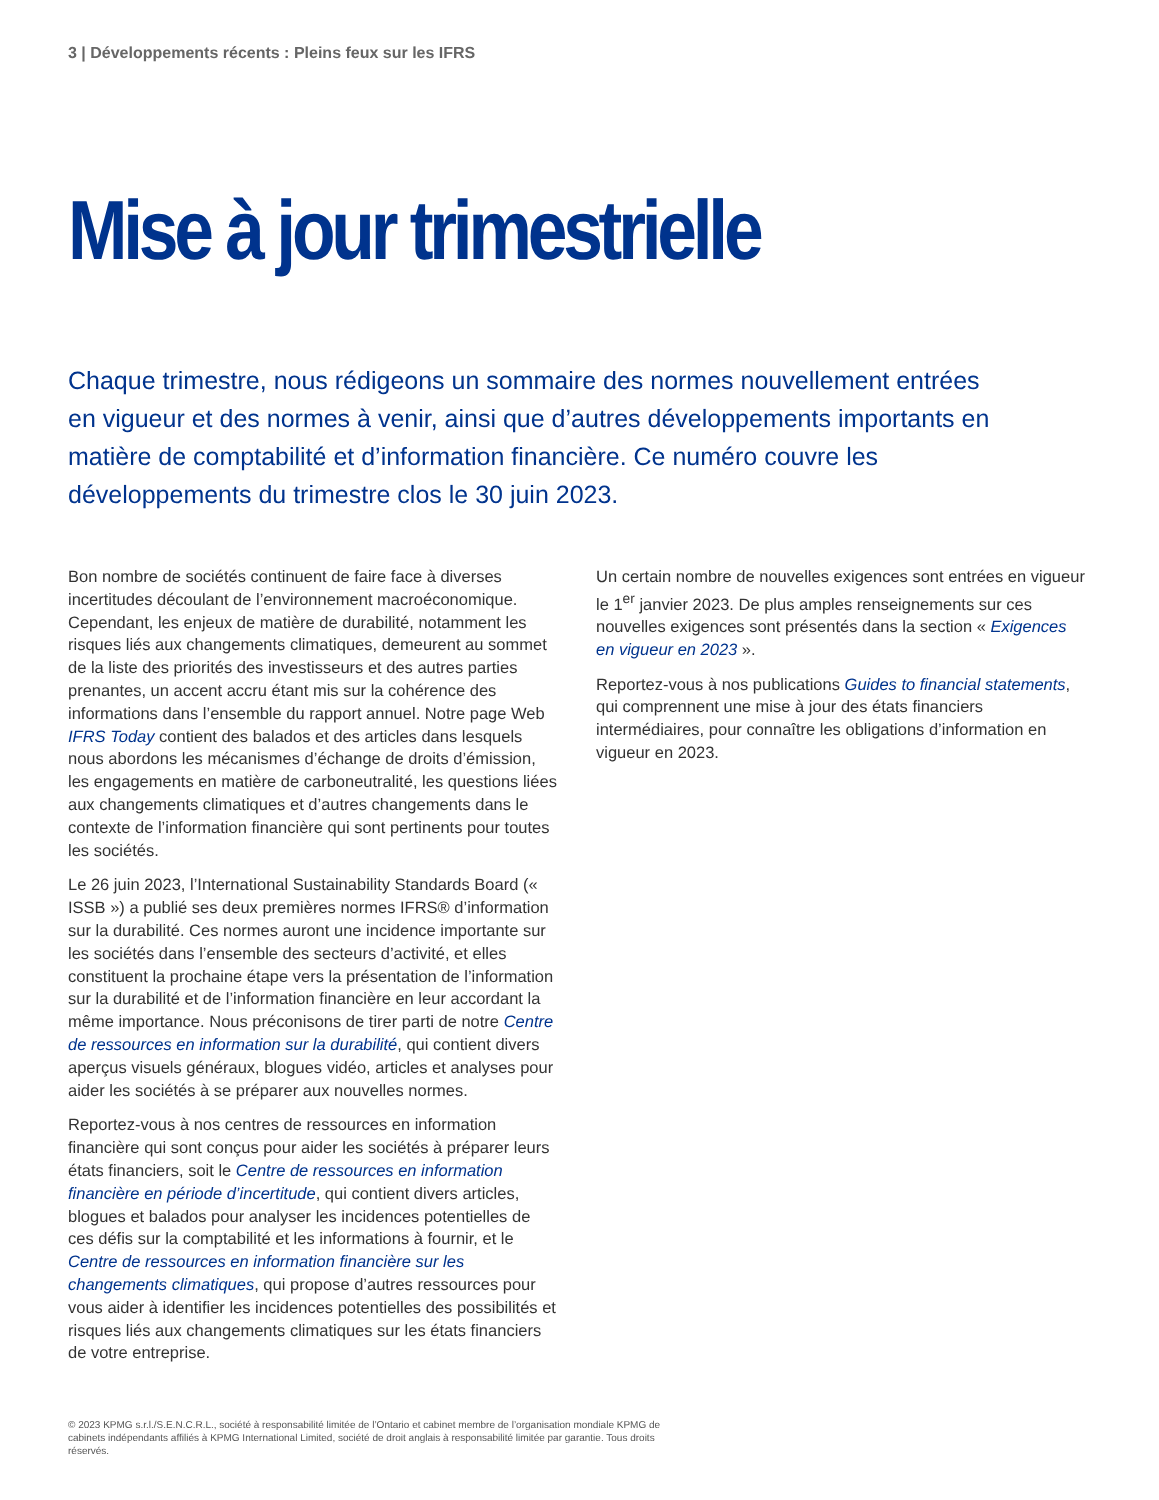3 | Développements récents : Pleins feux sur les IFRS
Mise à jour trimestrielle
Chaque trimestre, nous rédigeons un sommaire des normes nouvellement entrées en vigueur et des normes à venir, ainsi que d’autres développements importants en matière de comptabilité et d’information financière. Ce numéro couvre les développements du trimestre clos le 30 juin 2023.
Bon nombre de sociétés continuent de faire face à diverses incertitudes découlant de l’environnement macroéconomique. Cependant, les enjeux de matière de durabilité, notamment les risques liés aux changements climatiques, demeurent au sommet de la liste des priorités des investisseurs et des autres parties prenantes, un accent accru étant mis sur la cohérence des informations dans l’ensemble du rapport annuel. Notre page Web IFRS Today contient des balados et des articles dans lesquels nous abordons les mécanismes d’échange de droits d’émission, les engagements en matière de carboneutralité, les questions liées aux changements climatiques et d’autres changements dans le contexte de l’information financière qui sont pertinents pour toutes les sociétés.
Le 26 juin 2023, l’International Sustainability Standards Board (« ISSB ») a publié ses deux premières normes IFRS® d’information sur la durabilité. Ces normes auront une incidence importante sur les sociétés dans l’ensemble des secteurs d’activité, et elles constituent la prochaine étape vers la présentation de l’information sur la durabilité et de l’information financière en leur accordant la même importance. Nous préconisons de tirer parti de notre Centre de ressources en information sur la durabilité, qui contient divers aperçus visuels généraux, blogues vidéo, articles et analyses pour aider les sociétés à se préparer aux nouvelles normes.
Reportez-vous à nos centres de ressources en information financière qui sont conçus pour aider les sociétés à préparer leurs états financiers, soit le Centre de ressources en information financière en période d’incertitude, qui contient divers articles, blogues et balados pour analyser les incidences potentielles de ces défis sur la comptabilité et les informations à fournir, et le Centre de ressources en information financière sur les changements climatiques, qui propose d’autres ressources pour vous aider à identifier les incidences potentielles des possibilités et risques liés aux changements climatiques sur les états financiers de votre entreprise.
Un certain nombre de nouvelles exigences sont entrées en vigueur le 1<sup>er</sup> janvier 2023. De plus amples renseignements sur ces nouvelles exigences sont présentés dans la section « Exigences en vigueur en 2023 ».
Reportez-vous à nos publications Guides to financial statements, qui comprennent une mise à jour des états financiers intermédiaires, pour connaître les obligations d’information en vigueur en 2023.
© 2023 KPMG s.r.l./S.E.N.C.R.L., société à responsabilité limitée de l’Ontario et cabinet membre de l’organisation mondiale KPMG de cabinets indépendants affiliés à KPMG International Limited, société de droit anglais à responsabilité limitée par garantie. Tous droits réservés.